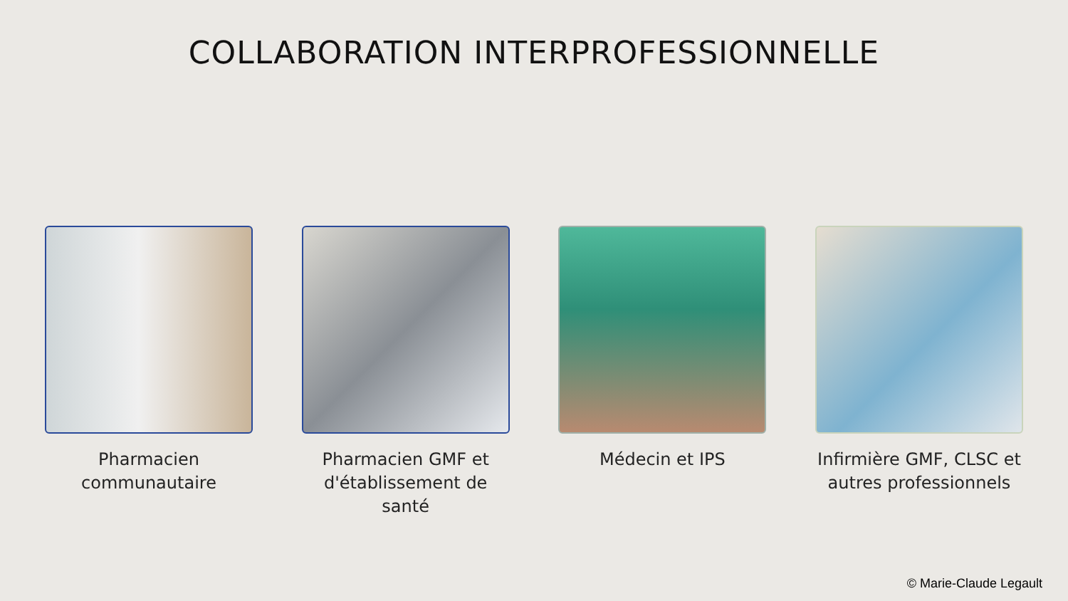COLLABORATION INTERPROFESSIONNELLE
Pharmacien
communautaire
Pharmacien GMF et
d'établissement de santé
Médecin et IPS Infirmière GMF, CLSC et
autres professionnels
© Marie-Claude Legault